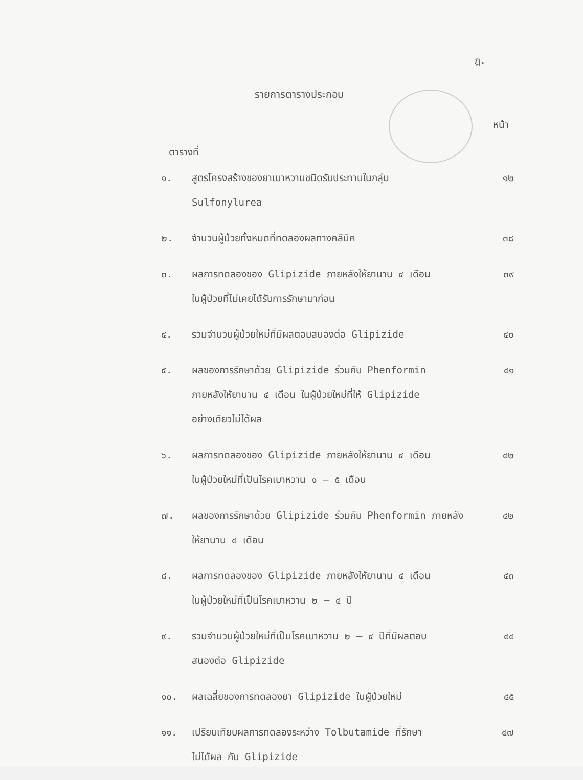ฎ.
รายการตารางประกอบ
หน้า
ตารางที่
| ๑. | สูตรโครงสร้างของยาเบาหวานชนิดรับประทานในกลุ่ม Sulfonylurea | ๑๒ |
| ๒. | จำนวนผู้ป่วยทั้งหมดที่ทดลองผลทางคลีนิค | ๓๘ |
| ๓. | ผลการทดลองของ Glipizide ภายหลังให้ยานาน ๔ เดือน ในผู้ป่วยที่ไม่เคยได้รับการรักษามาก่อน | ๓๙ |
| ๔. | รวมจำนวนผู้ป่วยใหม่ที่มีผลตอบสนองต่อ Glipizide | ๔๐ |
| ๕. | ผลของการรักษาด้วย Glipizide ร่วมกับ Phenformin ภายหลังให้ยานาน ๔ เดือน ในผู้ป่วยใหม่ที่ให้ Glipizide อย่างเดียวไม่ได้ผล | ๔๑ |
| ๖. | ผลการทดลองของ Glipizide ภายหลังให้ยานาน ๔ เดือน ในผู้ป่วยใหม่ที่เป็นโรคเบาหวาน ๑ – ๕ เดือน | ๔๒ |
| ๗. | ผลของการรักษาด้วย Glipizide ร่วมกับ Phenformin ภายหลัง ให้ยานาน ๔ เดือน | ๔๒ |
| ๘. | ผลการทดลองของ Glipizide ภายหลังให้ยานาน ๔ เดือน ในผู้ป่วยใหม่ที่เป็นโรคเบาหวาน ๒ – ๔ ปี | ๔๓ |
| ๙. | รวมจำนวนผู้ป่วยใหม่ที่เป็นโรคเบาหวาน ๒ – ๔ ปีที่มีผลตอบ สนองต่อ Glipizide | ๔๔ |
| ๑๐. | ผลเฉลี่ยของการทดลองยา Glipizide ในผู้ป่วยใหม่ | ๔๕ |
| ๑๑. | เปรียบเทียบผลการทดลองระหว่าง Tolbutamide ที่รักษา ไม่ได้ผล กับ Glipizide | ๔๗ |